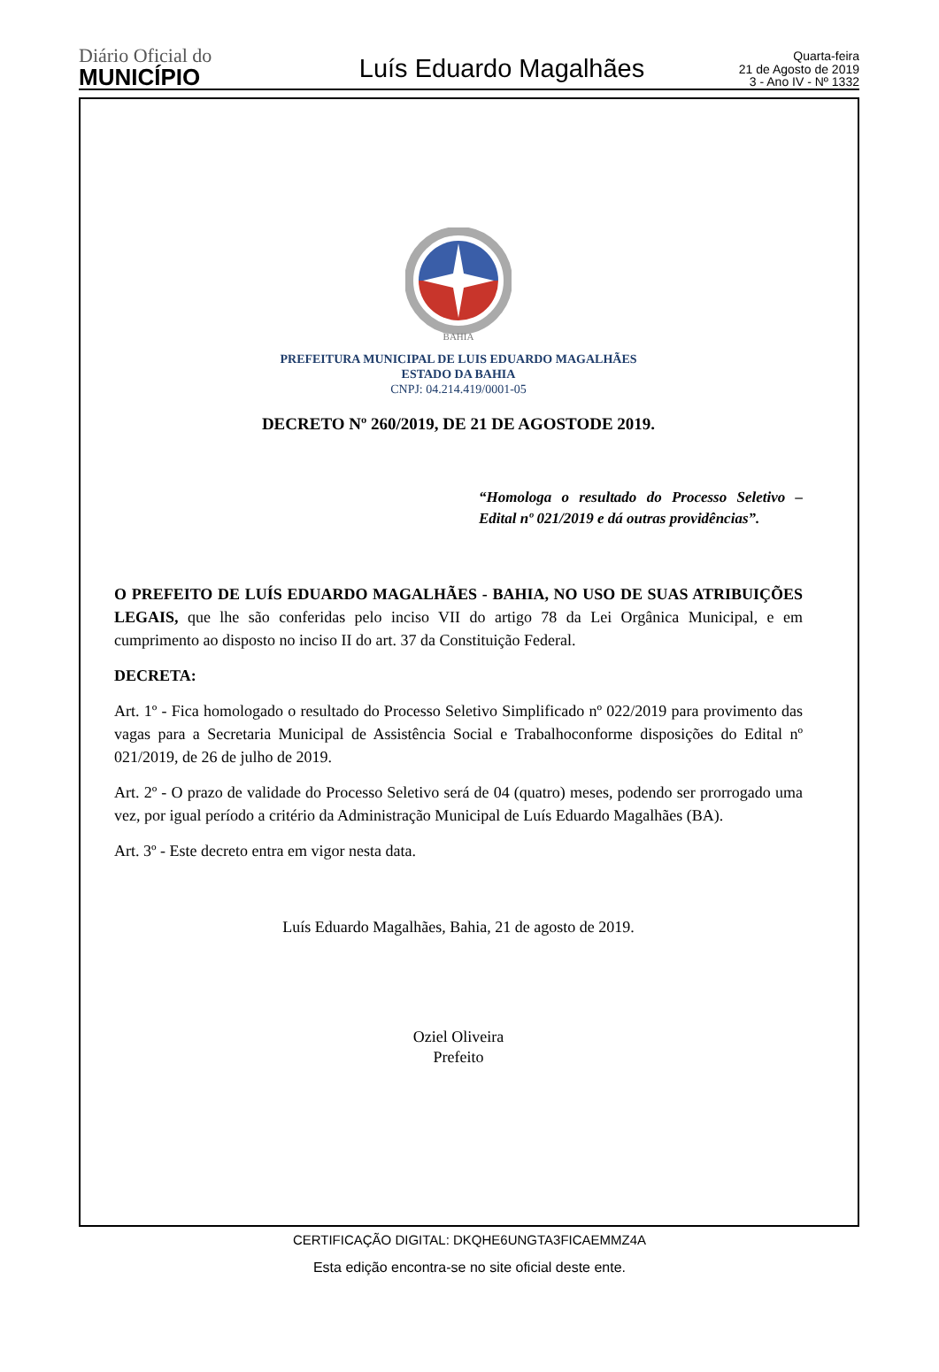Diário Oficial do
MUNICÍPIO
Luís Eduardo Magalhães
Quarta-feira
21 de Agosto de 2019
3 - Ano IV - Nº 1332
BAHIA
PREFEITURA MUNICIPAL DE LUIS EDUARDO MAGALHÃES
ESTADO DA BAHIA
CNPJ: 04.214.419/0001-05
DECRETO Nº 260/2019, DE 21 DE AGOSTODE 2019.
“Homologa o resultado do Processo Seletivo – Edital nº 021/2019 e dá outras providências”.
O PREFEITO DE LUÍS EDUARDO MAGALHÃES - BAHIA, NO USO DE SUAS ATRIBUIÇÕES LEGAIS, que lhe são conferidas pelo inciso VII do artigo 78 da Lei Orgânica Municipal, e em cumprimento ao disposto no inciso II do art. 37 da Constituição Federal.
DECRETA:
Art. 1º - Fica homologado o resultado do Processo Seletivo Simplificado nº 022/2019 para provimento das vagas para a Secretaria Municipal de Assistência Social e Trabalhoconforme disposições do Edital nº 021/2019, de 26 de julho de 2019.
Art. 2º - O prazo de validade do Processo Seletivo será de 04 (quatro) meses, podendo ser prorrogado uma vez, por igual período a critério da Administração Municipal de Luís Eduardo Magalhães (BA).
Art. 3º - Este decreto entra em vigor nesta data.
Luís Eduardo Magalhães, Bahia, 21 de agosto de 2019.
Oziel Oliveira
Prefeito
CERTIFICAÇÃO DIGITAL: DKQHE6UNGTA3FICAEMMZ4A
Esta edição encontra-se no site oficial deste ente.